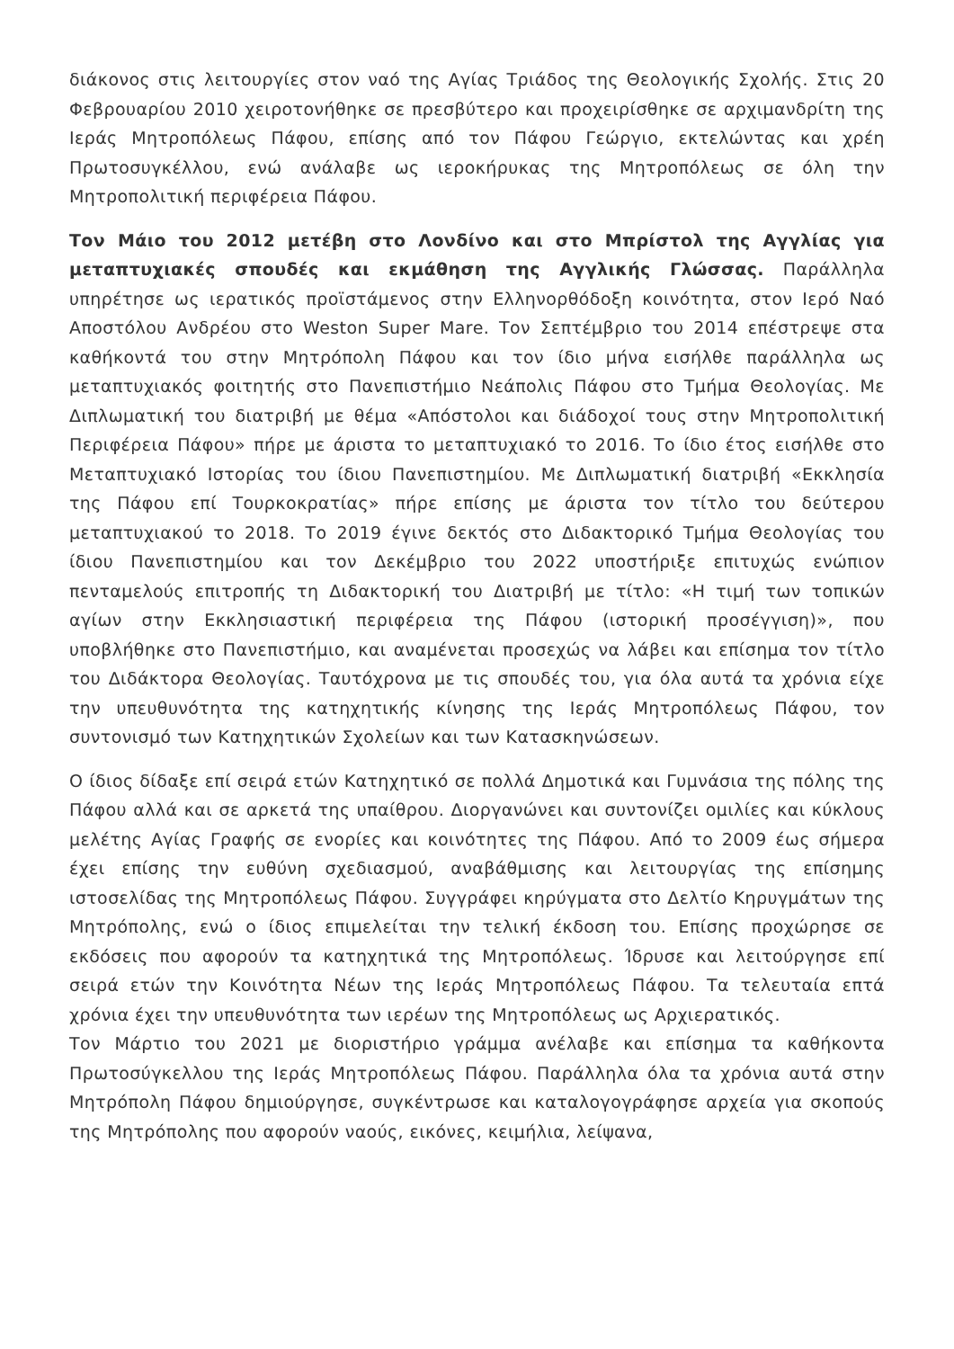διάκονος στις λειτουργίες στον ναό της Αγίας Τριάδος της Θεολογικής Σχολής. Στις 20 Φεβρουαρίου 2010 χειροτονήθηκε σε πρεσβύτερο και προχειρίσθηκε σε αρχιμανδρίτη της Ιεράς Μητροπόλεως Πάφου, επίσης από τον Πάφου Γεώργιο, εκτελώντας και χρέη Πρωτοσυγκέλλου, ενώ ανάλαβε ως ιεροκήρυκας της Μητροπόλεως σε όλη την Μητροπολιτική περιφέρεια Πάφου.
Τον Μάιο του 2012 μετέβη στο Λονδίνο και στο Μπρίστολ της Αγγλίας για μεταπτυχιακές σπουδές και εκμάθηση της Αγγλικής Γλώσσας. Παράλληλα υπηρέτησε ως ιερατικός προϊστάμενος στην Ελληνορθόδοξη κοινότητα, στον Ιερό Ναό Αποστόλου Ανδρέου στο Weston Super Mare. Τον Σεπτέμβριο του 2014 επέστρεψε στα καθήκοντά του στην Μητρόπολη Πάφου και τον ίδιο μήνα εισήλθε παράλληλα ως μεταπτυχιακός φοιτητής στο Πανεπιστήμιο Νεάπολις Πάφου στο Τμήμα Θεολογίας. Με Διπλωματική του διατριβή με θέμα «Απόστολοι και διάδοχοί τους στην Μητροπολιτική Περιφέρεια Πάφου» πήρε με άριστα το μεταπτυχιακό το 2016. Το ίδιο έτος εισήλθε στο Μεταπτυχιακό Ιστορίας του ίδιου Πανεπιστημίου. Με Διπλωματική διατριβή «Εκκλησία της Πάφου επί Τουρκοκρατίας» πήρε επίσης με άριστα τον τίτλο του δεύτερου μεταπτυχιακού το 2018. Το 2019 έγινε δεκτός στο Διδακτορικό Τμήμα Θεολογίας του ίδιου Πανεπιστημίου και τον Δεκέμβριο του 2022 υποστήριξε επιτυχώς ενώπιον πενταμελούς επιτροπής τη Διδακτορική του Διατριβή με τίτλο: «Η τιμή των τοπικών αγίων στην Εκκλησιαστική περιφέρεια της Πάφου (ιστορική προσέγγιση)», που υποβλήθηκε στο Πανεπιστήμιο, και αναμένεται προσεχώς να λάβει και επίσημα τον τίτλο του Διδάκτορα Θεολογίας. Ταυτόχρονα με τις σπουδές του, για όλα αυτά τα χρόνια είχε την υπευθυνότητα της κατηχητικής κίνησης της Ιεράς Μητροπόλεως Πάφου, τον συντονισμό των Κατηχητικών Σχολείων και των Κατασκηνώσεων.
Ο ίδιος δίδαξε επί σειρά ετών Κατηχητικό σε πολλά Δημοτικά και Γυμνάσια της πόλης της Πάφου αλλά και σε αρκετά της υπαίθρου. Διοργανώνει και συντονίζει ομιλίες και κύκλους μελέτης Αγίας Γραφής σε ενορίες και κοινότητες της Πάφου. Από το 2009 έως σήμερα έχει επίσης την ευθύνη σχεδιασμού, αναβάθμισης και λειτουργίας της επίσημης ιστοσελίδας της Μητροπόλεως Πάφου. Συγγράφει κηρύγματα στο Δελτίο Κηρυγμάτων της Μητρόπολης, ενώ ο ίδιος επιμελείται την τελική έκδοση του. Επίσης προχώρησε σε εκδόσεις που αφορούν τα κατηχητικά της Μητροπόλεως. Ίδρυσε και λειτούργησε επί σειρά ετών την Κοινότητα Νέων της Ιεράς Μητροπόλεως Πάφου. Τα τελευταία επτά χρόνια έχει την υπευθυνότητα των ιερέων της Μητροπόλεως ως Αρχιερατικός.
Τον Μάρτιο του 2021 με διοριστήριο γράμμα ανέλαβε και επίσημα τα καθήκοντα Πρωτοσύγκελλου της Ιεράς Μητροπόλεως Πάφου. Παράλληλα όλα τα χρόνια αυτά στην Μητρόπολη Πάφου δημιούργησε, συγκέντρωσε και καταλογογράφησε αρχεία για σκοπούς της Μητρόπολης που αφορούν ναούς, εικόνες, κειμήλια, λείψανα,